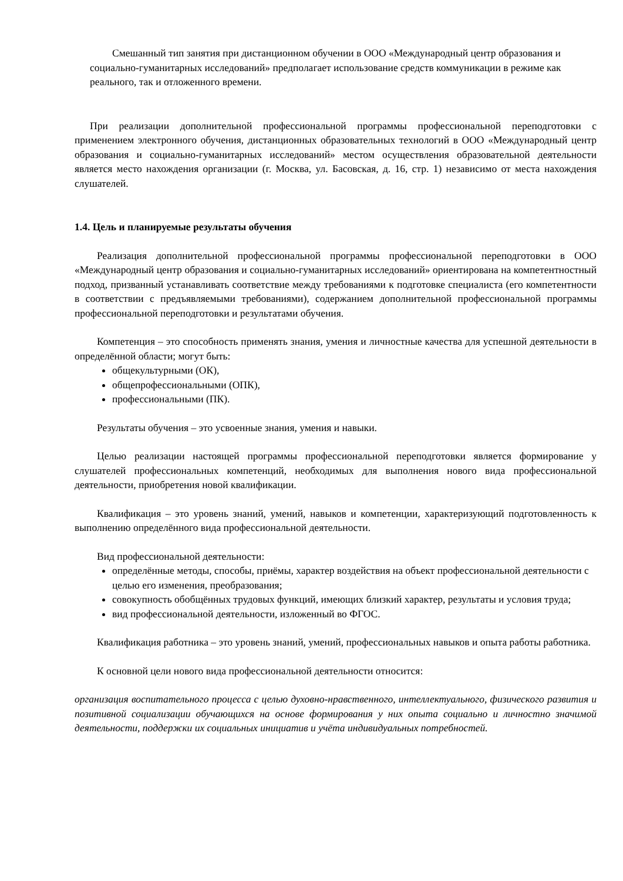Смешанный тип занятия при дистанционном обучении в ООО «Международный центр образования и социально-гуманитарных исследований» предполагает использование средств коммуникации в режиме как реального, так и отложенного времени.
При реализации дополнительной профессиональной программы профессиональной переподготовки с применением электронного обучения, дистанционных образовательных технологий в ООО «Международный центр образования и социально-гуманитарных исследований» местом осуществления образовательной деятельности является место нахождения организации (г. Москва, ул. Басовская, д. 16, стр. 1) независимо от места нахождения слушателей.
1.4. Цель и планируемые результаты обучения
Реализация дополнительной профессиональной программы профессиональной переподготовки в ООО «Международный центр образования и социально-гуманитарных исследований» ориентирована на компетентностный подход, призванный устанавливать соответствие между требованиями к подготовке специалиста (его компетентности в соответствии с предъявляемыми требованиями), содержанием дополнительной профессиональной программы профессиональной переподготовки и результатами обучения.
Компетенция – это способность применять знания, умения и личностные качества для успешной деятельности в определённой области; могут быть:
общекультурными (ОК),
общепрофессиональными (ОПК),
профессиональными (ПК).
Результаты обучения – это усвоенные знания, умения и навыки.
Целью реализации настоящей программы профессиональной переподготовки является формирование у слушателей профессиональных компетенций, необходимых для выполнения нового вида профессиональной деятельности, приобретения новой квалификации.
Квалификация – это уровень знаний, умений, навыков и компетенции, характеризующий подготовленность к выполнению определённого вида профессиональной деятельности.
Вид профессиональной деятельности:
определённые методы, способы, приёмы, характер воздействия на объект профессиональной деятельности с целью его изменения, преобразования;
совокупность обобщённых трудовых функций, имеющих близкий характер, результаты и условия труда;
вид профессиональной деятельности, изложенный во ФГОС.
Квалификация работника – это уровень знаний, умений, профессиональных навыков и опыта работы работника.
К основной цели нового вида профессиональной деятельности относится:
организация воспитательного процесса с целью духовно-нравственного, интеллектуального, физического развития и позитивной социализации обучающихся на основе формирования у них опыта социально и личностно значимой деятельности, поддержки их социальных инициатив и учёта индивидуальных потребностей.